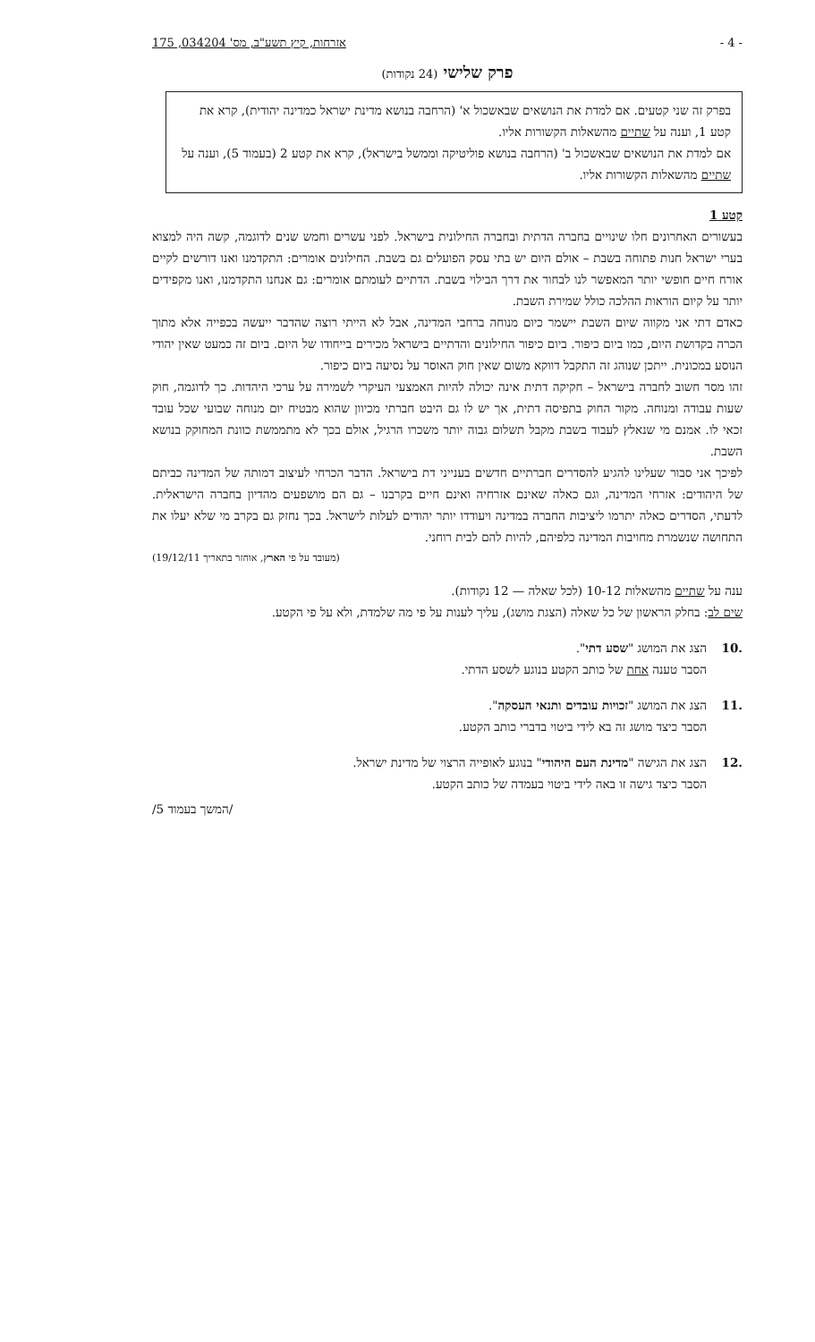- 4 - אזרחות, קיץ תשע"ב, מס' 034204, 175
פרק שלישי (24 נקודות)
בפרק זה שני קטעים. אם למדת את הנושאים שבאשכול א' (הרחבה בנושא מדינת ישראל כמדינה יהודית), קרא את קטע 1, וענה על שתיים מהשאלות הקשורות אליו.
אם למדת את הנושאים שבאשכול ב' (הרחבה בנושא פוליטיקה וממשל בישראל), קרא את קטע 2 (בעמוד 5), וענה על שתיים מהשאלות הקשורות אליו.
קטע 1
בעשורים האחרונים חלו שינויים בחברה הדתית ובחברה החילונית בישראל. לפני עשרים וחמש שנים לדוגמה, קשה היה למצוא בערי ישראל חנות פתוחה בשבת – אולם היום יש בתי עסק הפועלים גם בשבת. החילונים אומרים: התקדמנו ואנו דורשים לקיים אורח חיים חופשי יותר המאפשר לנו לבחור את דרך הבילוי בשבת. הדתיים לעומתם אומרים: גם אנחנו התקדמנו, ואנו מקפידים יותר על קיום הוראות ההלכה כולל שמירת השבת.
כאדם דתי אני מקווה שיום השבת יישמר כיום מנוחה ברחבי המדינה, אבל לא הייתי רוצה שהדבר ייעשה בכפייה אלא מתוך הכרה בקדושת היום, כמו ביום כיפור. ביום כיפור החילונים והדתיים בישראל מכירים בייחודו של היום. ביום זה כמעט שאין יהודי הנוסע במכונית. ייתכן שנוהג זה התקבל דווקא משום שאין חוק האוסר על נסיעה ביום כיפור.
זהו מסר חשוב לחברה בישראל – חקיקה דתית אינה יכולה להיות האמצעי העיקרי לשמירה על ערכי היהדות. כך לדוגמה, חוק שעות עבודה ומנוחה. מקור החוק בתפיסה דתית, אך יש לו גם היבט חברתי מכיוון שהוא מבטיח יום מנוחה שבועי שכל עובד זכאי לו. אמנם מי שנאלץ לעבוד בשבת מקבל תשלום גבוה יותר משכרו הרגיל, אולם בכך לא מתממשת כוונת המחוקק בנושא השבת.
לפיכך אני סבור שעלינו להגיע להסדרים חברתיים חדשים בענייני דת בישראל. הדבר הכרחי לעיצוב דמותה של המדינה כביתם של היהודים: אזרחי המדינה, וגם כאלה שאינם אזרחיה ואינם חיים בקרבנו – גם הם מושפעים מהדיון בחברה הישראלית. לדעתי, הסדרים כאלה יתרמו ליציבות החברה במדינה ויעודדו יותר יהודים לעלות לישראל. בכך נחזק גם בקרב מי שלא יעלו את התחושה שנשמרת מחויבות המדינה כלפיהם, להיות להם לבית רוחני.
(מעובד על פי הארץ, אוחזר בתאריך 19/12/11)
ענה על שתיים מהשאלות 10-12 (לכל שאלה — 12 נקודות).
שים לב: בחלק הראשון של כל שאלה (הצגת מושג), עליך לענות על פי מה שלמדת, ולא על פי הקטע.
.10 הצג את המושג "שסע דתי".
הסבר טענה אחת של כותב הקטע בנוגע לשסע הדתי.
.11 הצג את המושג "זכויות עובדים ותנאי העסקה".
הסבר כיצד מושג זה בא לידי ביטוי בדברי כותב הקטע.
.12 הצג את הגישה "מדינת העם היהודי" בנוגע לאופייה הרצוי של מדינת ישראל.
הסבר כיצד גישה זו באה לידי ביטוי בעמדה של כותב הקטע.
/המשך בעמוד 5/